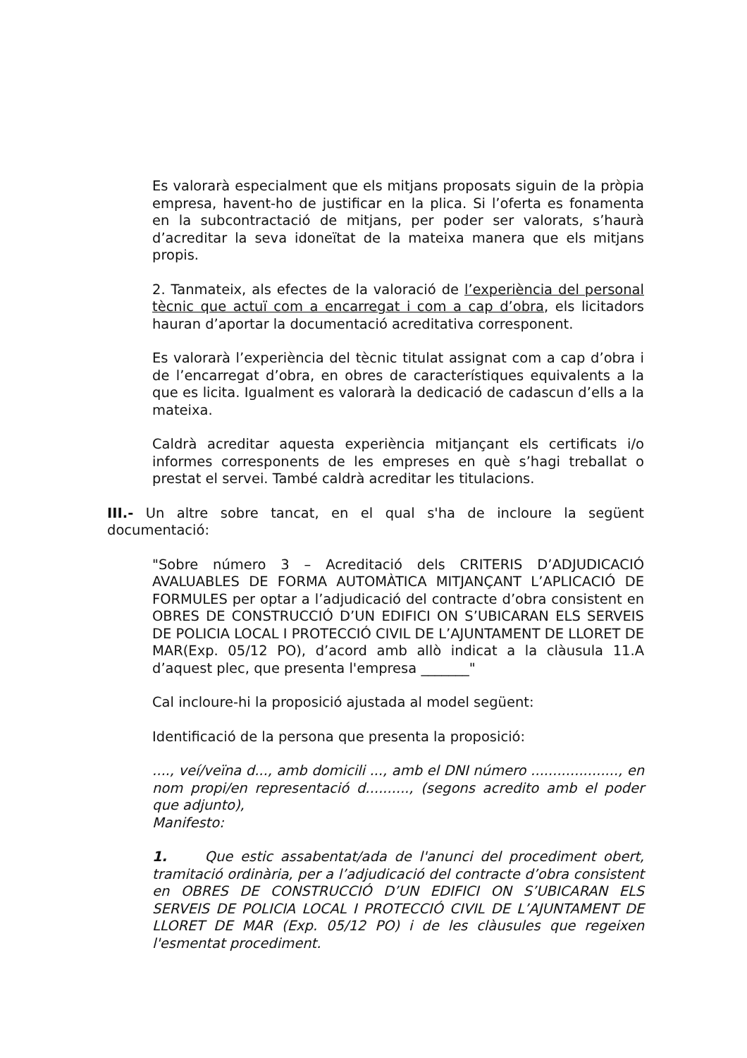Es valorarà especialment que els mitjans proposats siguin de la pròpia empresa, havent-ho de justificar en la plica. Si l’oferta es fonamenta en la subcontractació de mitjans, per poder ser valorats, s’haurà d’acreditar la seva idoneïtat de la mateixa manera que els mitjans propis.
2. Tanmateix, als efectes de la valoració de l’experiència del personal tècnic que actuï com a encarregat i com a cap d’obra, els licitadors hauran d’aportar la documentació acreditativa corresponent.
Es valorarà l’experiència del tècnic titulat assignat com a cap d’obra i de l’encarregat d’obra, en obres de característiques equivalents a la que es licita. Igualment es valorarà la dedicació de cadascun d’ells a la mateixa.
Caldrà acreditar aquesta experiència mitjançant els certificats i/o informes corresponents de les empreses en què s’hagi treballat o prestat el servei. També caldrà acreditar les titulacions.
III.- Un altre sobre tancat, en el qual s'ha de incloure la següent documentació:
"Sobre número 3 – Acreditació dels CRITERIS D’ADJUDICACIÓ AVALUABLES DE FORMA AUTOMÀTICA MITJANÇANT L’APLICACIÓ DE FORMULES per optar a l’adjudicació del contracte d’obra consistent en OBRES DE CONSTRUCCIÓ D’UN EDIFICI ON S’UBICARAN ELS SERVEIS DE POLICIA LOCAL I PROTECCIÓ CIVIL DE L’AJUNTAMENT DE LLORET DE MAR(Exp. 05/12 PO), d’acord amb allò indicat a la clàusula 11.A d’aquest plec, que presenta l'empresa _______"
Cal incloure-hi la proposició ajustada al model següent:
Identificació de la persona que presenta la proposició:
...., veí/veïna d..., amb domicili ..., amb el DNI número ...................., en nom propi/en representació d.........., (segons acredito amb el poder que adjunto),
Manifesto:
1. Que estic assabentat/ada de l'anunci del procediment obert, tramitació ordinària, per a l’adjudicació del contracte d’obra consistent en OBRES DE CONSTRUCCIÓ D’UN EDIFICI ON S’UBICARAN ELS SERVEIS DE POLICIA LOCAL I PROTECCIÓ CIVIL DE L’AJUNTAMENT DE LLORET DE MAR (Exp. 05/12 PO) i de les clàusules que regeixen l'esmentat procediment.